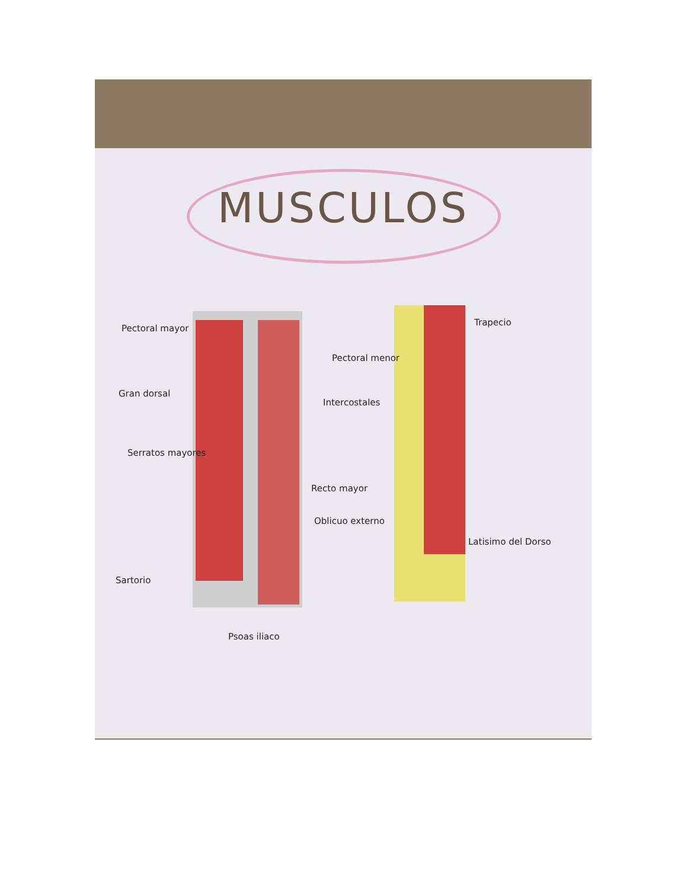MUSCULOS
Pectoral mayor
Gran dorsal
Serratos mayores
Sartorio
Psoas iliaco
Pectoral menor
Intercostales
Recto mayor
Oblicuo externo
Trapecio
Latisimo del Dorso